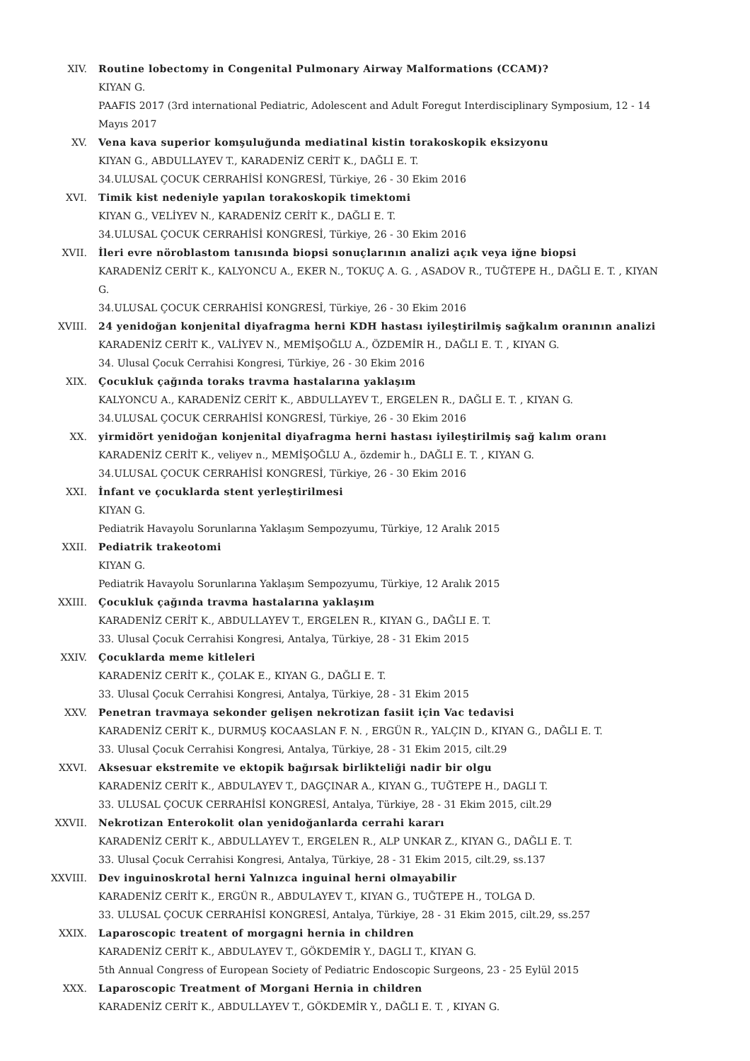XIV. Routine lobectomy in Congenital Pulmonary Airway Malformations (CCAM)?
KIYAN G.
PAAFIS 2017 (3rd international Pediatric, Adolescent and Adult Foregut Interdisciplinary Symposium, 12 - 14 Mayıs 2017
XV. Vena kava superior komşuluğunda mediatinal kistin torakoskopik eksizyonu
KIYAN G., ABDULLAYEV T., KARADENİZ CERİT K., DAĞLI E. T.
34.ULUSAL ÇOCUK CERRAHİSİ KONGRESİ, Türkiye, 26 - 30 Ekim 2016
XVI. Timik kist nedeniyle yapılan torakoskopik timektomi
KIYAN G., VELİYEV N., KARADENİZ CERİT K., DAĞLI E. T.
34.ULUSAL ÇOCUK CERRAHİSİ KONGRESİ, Türkiye, 26 - 30 Ekim 2016
XVII. İleri evre nöroblastom tanısında biopsi sonuçlarının analizi açık veya iğne biopsi
KARADENİZ CERİT K., KALYONCU A., EKER N., TOKUÇ A. G. , ASADOV R., TUĞTEPE H., DAĞLI E. T. , KIYAN G.
34.ULUSAL ÇOCUK CERRAHİSİ KONGRESİ, Türkiye, 26 - 30 Ekim 2016
XVIII. 24 yenidoğan konjenital diyafragma herni KDH hastası iyileştirilmiş sağkalım oranının analizi
KARADENİZ CERİT K., VALİYEV N., MEMİŞOĞLU A., ÖZDEMİR H., DAĞLI E. T. , KIYAN G.
34. Ulusal Çocuk Cerrahisi Kongresi, Türkiye, 26 - 30 Ekim 2016
XIX. Çocukluk çağında toraks travma hastalarına yaklaşım
KALYONCU A., KARADENİZ CERİT K., ABDULLAYEV T., ERGELEN R., DAĞLI E. T. , KIYAN G.
34.ULUSAL ÇOCUK CERRAHİSİ KONGRESİ, Türkiye, 26 - 30 Ekim 2016
XX. yirmidört yenidoğan konjenital diyafragma herni hastası iyileştirilmiş sağ kalım oranı
KARADENİZ CERİT K., veliyev n., MEMİŞOĞLU A., özdemir h., DAĞLI E. T. , KIYAN G.
34.ULUSAL ÇOCUK CERRAHİSİ KONGRESİ, Türkiye, 26 - 30 Ekim 2016
XXI. İnfant ve çocuklarda stent yerleştirilmesi
KIYAN G.
Pediatrik Havayolu Sorunlarına Yaklaşım Sempozyumu, Türkiye, 12 Aralık 2015
XXII. Pediatrik trakeotomi
KIYAN G.
Pediatrik Havayolu Sorunlarına Yaklaşım Sempozyumu, Türkiye, 12 Aralık 2015
XXIII. Çocukluk çağında travma hastalarına yaklaşım
KARADENİZ CERİT K., ABDULLAYEV T., ERGELEN R., KIYAN G., DAĞLI E. T.
33. Ulusal Çocuk Cerrahisi Kongresi, Antalya, Türkiye, 28 - 31 Ekim 2015
XXIV. Çocuklarda meme kitleleri
KARADENİZ CERİT K., ÇOLAK E., KIYAN G., DAĞLI E. T.
33. Ulusal Çocuk Cerrahisi Kongresi, Antalya, Türkiye, 28 - 31 Ekim 2015
XXV. Penetran travmaya sekonder gelişen nekrotizan fasiit için Vac tedavisi
KARADENİZ CERİT K., DURMUŞ KOCAASLAN F. N. , ERGÜN R., YALÇIN D., KIYAN G., DAĞLI E. T.
33. Ulusal Çocuk Cerrahisi Kongresi, Antalya, Türkiye, 28 - 31 Ekim 2015, cilt.29
XXVI. Aksesuar ekstremite ve ektopik bağırsak birlikteliği nadir bir olgu
KARADENİZ CERİT K., ABDULAYEV T., DAGÇINAR A., KIYAN G., TUĞTEPE H., DAGLI T.
33. ULUSAL ÇOCUK CERRAHİSİ KONGRESİ, Antalya, Türkiye, 28 - 31 Ekim 2015, cilt.29
XXVII. Nekrotizan Enterokolit olan yenidoğanlarda cerrahi kararı
KARADENİZ CERİT K., ABDULLAYEV T., ERGELEN R., ALP UNKAR Z., KIYAN G., DAĞLI E. T.
33. Ulusal Çocuk Cerrahisi Kongresi, Antalya, Türkiye, 28 - 31 Ekim 2015, cilt.29, ss.137
XXVIII. Dev inguinoskrotal herni Yalnızca inguinal herni olmayabilir
KARADENİZ CERİT K., ERGÜN R., ABDULAYEV T., KIYAN G., TUĞTEPE H., TOLGA D.
33. ULUSAL ÇOCUK CERRAHİSİ KONGRESİ, Antalya, Türkiye, 28 - 31 Ekim 2015, cilt.29, ss.257
XXIX. Laparoscopic treatent of morgagni hernia in children
KARADENİZ CERİT K., ABDULAYEV T., GÖKDEMİR Y., DAGLI T., KIYAN G.
5th Annual Congress of European Society of Pediatric Endoscopic Surgeons, 23 - 25 Eylül 2015
XXX. Laparoscopic Treatment of Morgani Hernia in children
KARADENİZ CERİT K., ABDULLAYEV T., GÖKDEMİR Y., DAĞLI E. T. , KIYAN G.